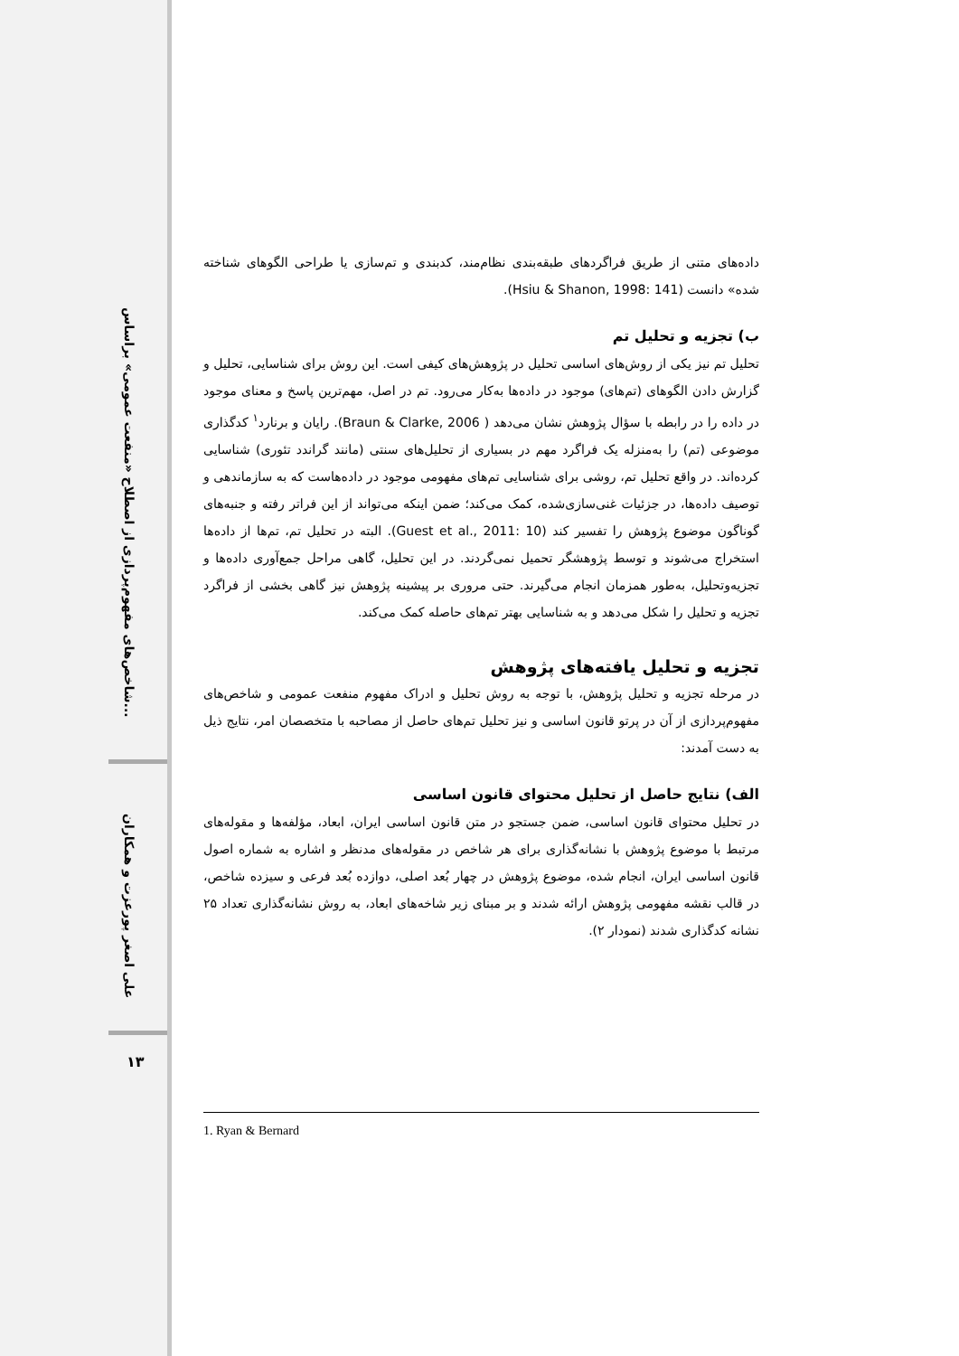شاخص‌های مفهوم‌پردازی از اصطلاح «منفعت عمومی» براساس...
علی اصغر پورعزت و همکاران
۱۳
داده‌های متنی از طریق فراگردهای طبقه‌بندی نظام‌مند، کدبندی و تم‌سازی یا طراحی الگوهای شناخته شده» دانست (Hsiu & Shanon, 1998: 141).
ب) تجزیه و تحلیل تم
تحلیل تم نیز یکی از روش‌های اساسی تحلیل در پژوهش‌های کیفی است. این روش برای شناسایی، تحلیل و گزارش دادن الگوهای (تم‌های) موجود در داده‌ها به‌کار می‌رود. تم در اصل، مهم‌ترین پاسخ و معنای موجود در داده را در رابطه با سؤال پژوهش نشان می‌دهد ( Braun & Clarke, 2006). رایان و برنارد<sup>۱</sup> کدگذاری موضوعی (تم) را به‌منزله یک فراگرد مهم در بسیاری از تحلیل‌های سنتی (مانند گراندد تئوری) شناسایی کرده‌اند. در واقع تحلیل تم، روشی برای شناسایی تم‌های مفهومی موجود در داده‌هاست که به سازماندهی و توصیف داده‌ها، در جزئیات غنی‌سازی‌شده، کمک می‌کند؛ ضمن اینکه می‌تواند از این فراتر رفته و جنبه‌های گوناگون موضوع پژوهش را تفسیر کند (Guest et al., 2011: 10). البته در تحلیل تم، تم‌ها از داده‌ها استخراج می‌شوند و توسط پژوهشگر تحمیل نمی‌گردند. در این تحلیل، گاهی مراحل جمع‌آوری داده‌ها و تجزیه‌وتحلیل، به‌طور همزمان انجام می‌گیرند. حتی مروری بر پیشینه پژوهش نیز گاهی بخشی از فراگرد تجزیه و تحلیل را شکل می‌دهد و به شناسایی بهتر تم‌های حاصله کمک می‌کند.
تجزیه و تحلیل یافته‌های پژوهش
در مرحله تجزیه و تحلیل پژوهش، با توجه به روش تحلیل و ادراک مفهوم منفعت عمومی و شاخص‌های مفهوم‌پردازی از آن در پرتو قانون اساسی و نیز تحلیل تم‌های حاصل از مصاحبه با متخصصان امر، نتایج ذیل به دست آمدند:
الف) نتایج حاصل از تحلیل محتوای قانون اساسی
در تحلیل محتوای قانون اساسی، ضمن جستجو در متن قانون اساسی ایران، ابعاد، مؤلفه‌ها و مقوله‌های مرتبط با موضوع پژوهش با نشانه‌گذاری برای هر شاخص در مقوله‌های مدنظر و اشاره به شماره اصول قانون اساسی ایران، انجام شده، موضوع پژوهش در چهار بُعد اصلی، دوازده بُعد فرعی و سیزده شاخص، در قالب نقشه مفهومی پژوهش ارائه شدند و بر مبنای زیر شاخه‌های ابعاد، به روش نشانه‌گذاری تعداد ۲۵ نشانه کدگذاری شدند (نمودار ۲).
1. Ryan & Bernard